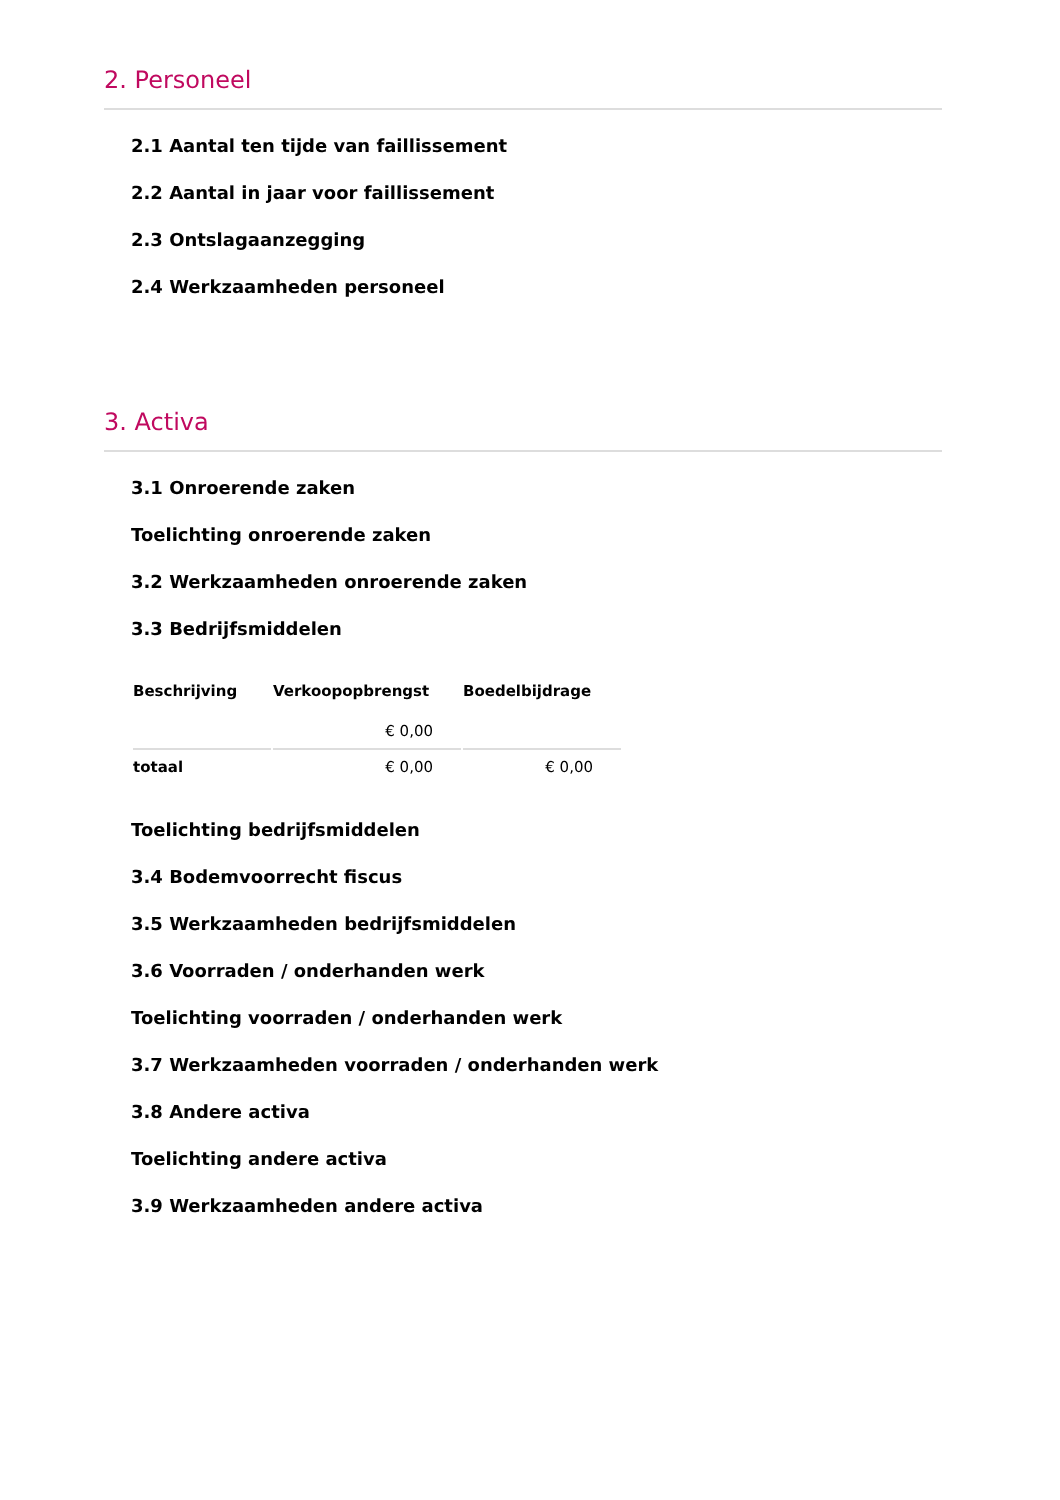2. Personeel
2.1 Aantal ten tijde van faillissement
2.2 Aantal in jaar voor faillissement
2.3 Ontslagaanzegging
2.4 Werkzaamheden personeel
3. Activa
3.1 Onroerende zaken
Toelichting onroerende zaken
3.2 Werkzaamheden onroerende zaken
3.3 Bedrijfsmiddelen
| Beschrijving | Verkoopopbrengst | Boedelbijdrage |
| --- | --- | --- |
| | € 0,00 | |
| totaal | € 0,00 | € 0,00 |
Toelichting bedrijfsmiddelen
3.4 Bodemvoorrecht fiscus
3.5 Werkzaamheden bedrijfsmiddelen
3.6 Voorraden / onderhanden werk
Toelichting voorraden / onderhanden werk
3.7 Werkzaamheden voorraden / onderhanden werk
3.8 Andere activa
Toelichting andere activa
3.9 Werkzaamheden andere activa